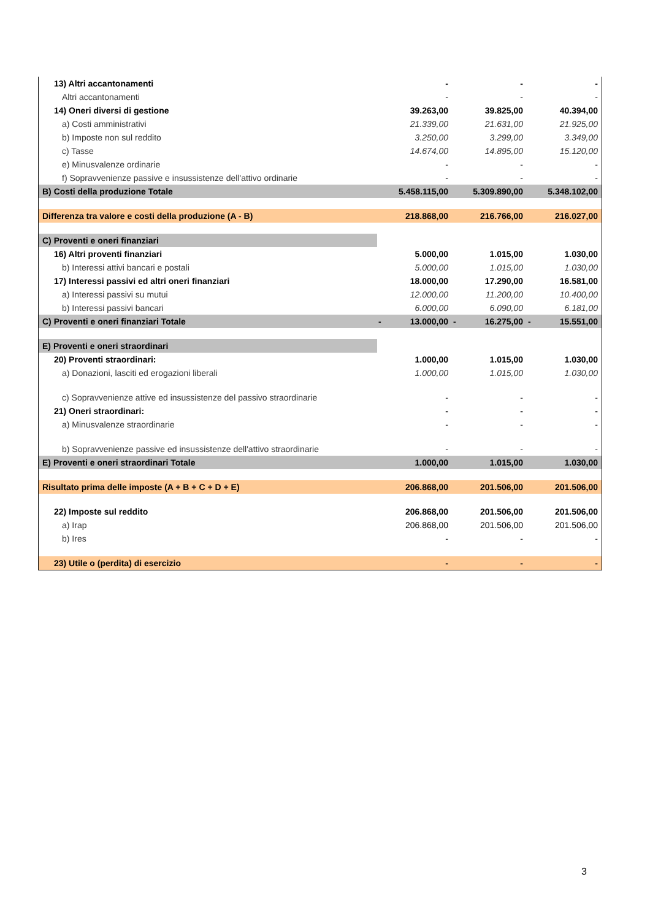| 13) Altri accantonamenti | | - | | - | | - |
| Altri accantonamenti | | - | | - | | - |
| 14) Oneri diversi di gestione | | 39.263,00 | | 39.825,00 | | 40.394,00 |
| a) Costi amministrativi | | 21.339,00 | | 21.631,00 | | 21.925,00 |
| b) Imposte non sul reddito | | 3.250,00 | | 3.299,00 | | 3.349,00 |
| c) Tasse | | 14.674,00 | | 14.895,00 | | 15.120,00 |
| e) Minusvalenze ordinarie | | - | | - | | - |
| f) Sopravvenienze passive e insussistenze dell'attivo ordinarie | | - | | - | | - |
| B) Costi della produzione Totale | | 5.458.115,00 | | 5.309.890,00 | | 5.348.102,00 |
| Differenza tra valore e costi della produzione (A - B) | | 218.868,00 | | 216.766,00 | | 216.027,00 |
| C) Proventi e oneri finanziari | | | | | | |
| 16) Altri proventi finanziari | | 5.000,00 | | 1.015,00 | | 1.030,00 |
| b) Interessi attivi bancari e postali | | 5.000,00 | | 1.015,00 | | 1.030,00 |
| 17) Interessi passivi ed altri oneri finanziari | | 18.000,00 | | 17.290,00 | | 16.581,00 |
| a) Interessi passivi su mutui | | 12.000,00 | | 11.200,00 | | 10.400,00 |
| b) Interessi passivi bancari | | 6.000,00 | | 6.090,00 | | 6.181,00 |
| C) Proventi e oneri finanziari Totale | - | 13.000,00 | - | 16.275,00 | - | 15.551,00 |
| E) Proventi e oneri straordinari | | | | | | |
| 20) Proventi straordinari: | | 1.000,00 | | 1.015,00 | | 1.030,00 |
| a) Donazioni, lasciti ed erogazioni liberali | | 1.000,00 | | 1.015,00 | | 1.030,00 |
| c) Sopravvenienze attive ed insussistenze del passivo straordinarie | | - | | - | | - |
| 21) Oneri straordinari: | | - | | - | | - |
| a) Minusvalenze straordinarie | | - | | - | | - |
| b) Sopravvenienze passive ed insussistenze dell'attivo straordinarie | | - | | - | | - |
| E) Proventi e oneri straordinari Totale | | 1.000,00 | | 1.015,00 | | 1.030,00 |
| Risultato prima delle imposte (A + B + C + D + E) | | 206.868,00 | | 201.506,00 | | 201.506,00 |
| 22) Imposte sul reddito | | 206.868,00 | | 201.506,00 | | 201.506,00 |
| a) Irap | | 206.868,00 | | 201.506,00 | | 201.506,00 |
| b) Ires | | - | | - | | - |
| 23) Utile o (perdita) di esercizio | | - | | - | | - |
3